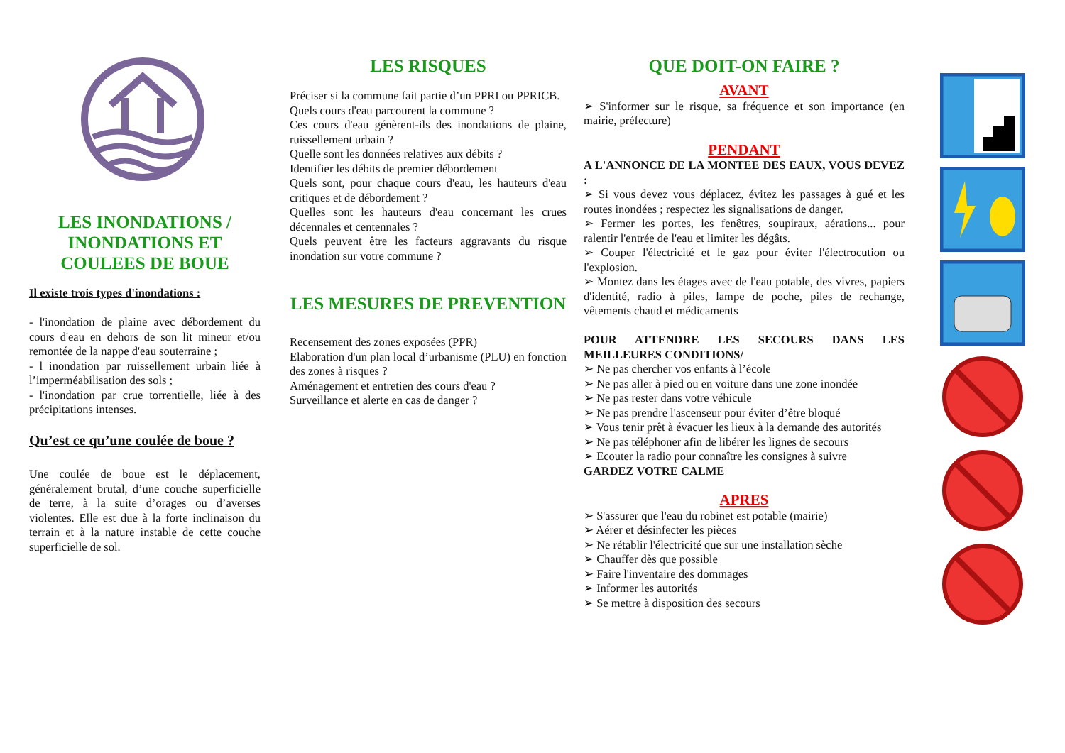LES INONDATIONS / INONDATIONS ET COULEES DE BOUE
Il existe trois types d'inondations :
- l'inondation de plaine avec débordement du cours d'eau en dehors de son lit mineur et/ou remontée de la nappe d'eau souterraine ;
- l inondation par ruissellement urbain liée à l’imperméabilisation des sols ;
- l'inondation par crue torrentielle, liée à des précipitations intenses.
Qu’est ce qu’une coulée de boue ?
Une coulée de boue est le déplacement, généralement brutal, d’une couche superficielle de terre, à la suite d’orages ou d’averses violentes. Elle est due à la forte inclinaison du terrain et à la nature instable de cette couche superficielle de sol.
LES RISQUES
Préciser si la commune fait partie d’un PPRI ou PPRICB.
Quels cours d'eau parcourent la commune ?
Ces cours d'eau génèrent-ils des inondations de plaine, ruissellement urbain ?
Quelle sont les données relatives aux débits ?
Identifier les débits de premier débordement
Quels sont, pour chaque cours d'eau, les hauteurs d'eau critiques et de débordement ?
Quelles sont les hauteurs d'eau concernant les crues décennales et centennales ?
Quels peuvent être les facteurs aggravants du risque inondation sur votre commune ?
LES MESURES DE PREVENTION
Recensement des zones exposées (PPR)
Elaboration d'un plan local d’urbanisme (PLU) en fonction des zones à risques ?
Aménagement et entretien des cours d'eau ?
Surveillance et alerte en cas de danger ?
QUE DOIT-ON FAIRE ?
AVANT
➢ S'informer sur le risque, sa fréquence et son importance (en mairie, préfecture)
PENDANT
A L'ANNONCE DE LA MONTEE DES EAUX, VOUS DEVEZ :
➢ Si vous devez vous déplacez, évitez les passages à gué et les routes inondées ; respectez les signalisations de danger.
➢ Fermer les portes, les fenêtres, soupiraux, aérations... pour ralentir l'entrée de l'eau et limiter les dégâts.
➢ Couper l'électricité et le gaz pour éviter l'électrocution ou l'explosion.
➢ Montez dans les étages avec de l'eau potable, des vivres, papiers d'identité, radio à piles, lampe de poche, piles de rechange, vêtements chaud et médicaments
POUR ATTENDRE LES SECOURS DANS LES MEILLEURES CONDITIONS/
➢ Ne pas chercher vos enfants à l’école
➢ Ne pas aller à pied ou en voiture dans une zone inondée
➢ Ne pas rester dans votre véhicule
➢ Ne pas prendre l'ascenseur pour éviter d’être bloqué
➢ Vous tenir prêt à évacuer les lieux à la demande des autorités
➢ Ne pas téléphoner afin de libérer les lignes de secours
➢ Ecouter la radio pour connaître les consignes à suivre
GARDEZ VOTRE CALME
APRES
➢ S'assurer que l'eau du robinet est potable (mairie)
➢ Aérer et désinfecter les pièces
➢ Ne rétablir l'électricité que sur une installation sèche
➢ Chauffer dès que possible
➢ Faire l'inventaire des dommages
➢ Informer les autorités
➢ Se mettre à disposition des secours